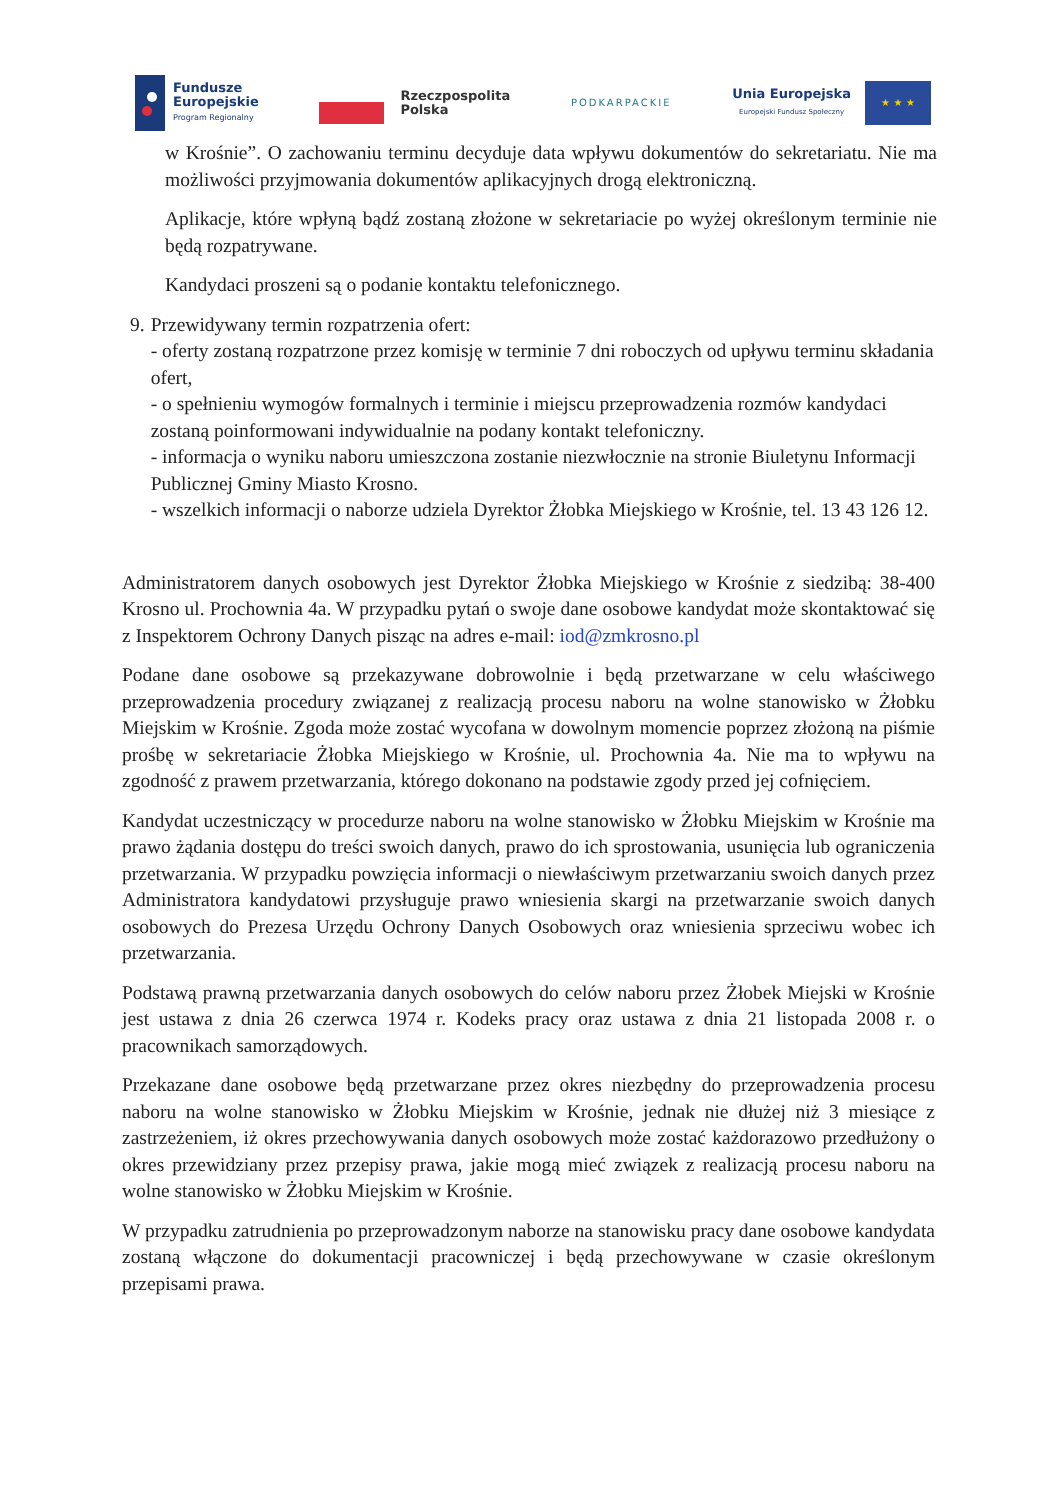Fundusze
Europejskie
Program Regionalny
Rzeczpospolita
Polska
PODKARPACKIE
Unia Europejska
Europejski Fundusz Społeczny
★ ★ ★
w Krośnie”. O zachowaniu terminu decyduje data wpływu dokumentów do sekretariatu. Nie ma możliwości przyjmowania dokumentów aplikacyjnych drogą elektroniczną.
Aplikacje, które wpłyną bądź zostaną złożone w sekretariacie po wyżej określonym terminie nie będą rozpatrywane.
Kandydaci proszeni są o podanie kontaktu telefonicznego.
9. Przewidywany termin rozpatrzenia ofert:
- oferty zostaną rozpatrzone przez komisję w terminie 7 dni roboczych od upływu terminu składania ofert,
- o spełnieniu wymogów formalnych i terminie i miejscu przeprowadzenia rozmów kandydaci zostaną poinformowani indywidualnie na podany kontakt telefoniczny.
- informacja o wyniku naboru umieszczona zostanie niezwłocznie na stronie Biuletynu Informacji Publicznej Gminy Miasto Krosno.
- wszelkich informacji o naborze udziela Dyrektor Żłobka Miejskiego w Krośnie, tel. 13 43 126 12.
Administratorem danych osobowych jest Dyrektor Żłobka Miejskiego w Krośnie z siedzibą: 38-400 Krosno ul. Prochownia 4a. W przypadku pytań o swoje dane osobowe kandydat może skontaktować się z Inspektorem Ochrony Danych pisząc na adres e-mail: iod@zmkrosno.pl
Podane dane osobowe są przekazywane dobrowolnie i będą przetwarzane w celu właściwego przeprowadzenia procedury związanej z realizacją procesu naboru na wolne stanowisko w Żłobku Miejskim w Krośnie. Zgoda może zostać wycofana w dowolnym momencie poprzez złożoną na piśmie prośbę w sekretariacie Żłobka Miejskiego w Krośnie, ul. Prochownia 4a. Nie ma to wpływu na zgodność z prawem przetwarzania, którego dokonano na podstawie zgody przed jej cofnięciem.
Kandydat uczestniczący w procedurze naboru na wolne stanowisko w Żłobku Miejskim w Krośnie ma prawo żądania dostępu do treści swoich danych, prawo do ich sprostowania, usunięcia lub ograniczenia przetwarzania. W przypadku powzięcia informacji o niewłaściwym przetwarzaniu swoich danych przez Administratora kandydatowi przysługuje prawo wniesienia skargi na przetwarzanie swoich danych osobowych do Prezesa Urzędu Ochrony Danych Osobowych oraz wniesienia sprzeciwu wobec ich przetwarzania.
Podstawą prawną przetwarzania danych osobowych do celów naboru przez Żłobek Miejski w Krośnie jest ustawa z dnia 26 czerwca 1974 r. Kodeks pracy oraz ustawa z dnia 21 listopada 2008 r. o pracownikach samorządowych.
Przekazane dane osobowe będą przetwarzane przez okres niezbędny do przeprowadzenia procesu naboru na wolne stanowisko w Żłobku Miejskim w Krośnie, jednak nie dłużej niż 3 miesiące z zastrzeżeniem, iż okres przechowywania danych osobowych może zostać każdorazowo przedłużony o okres przewidziany przez przepisy prawa, jakie mogą mieć związek z realizacją procesu naboru na wolne stanowisko w Żłobku Miejskim w Krośnie.
W przypadku zatrudnienia po przeprowadzonym naborze na stanowisku pracy dane osobowe kandydata zostaną włączone do dokumentacji pracowniczej i będą przechowywane w czasie określonym przepisami prawa.